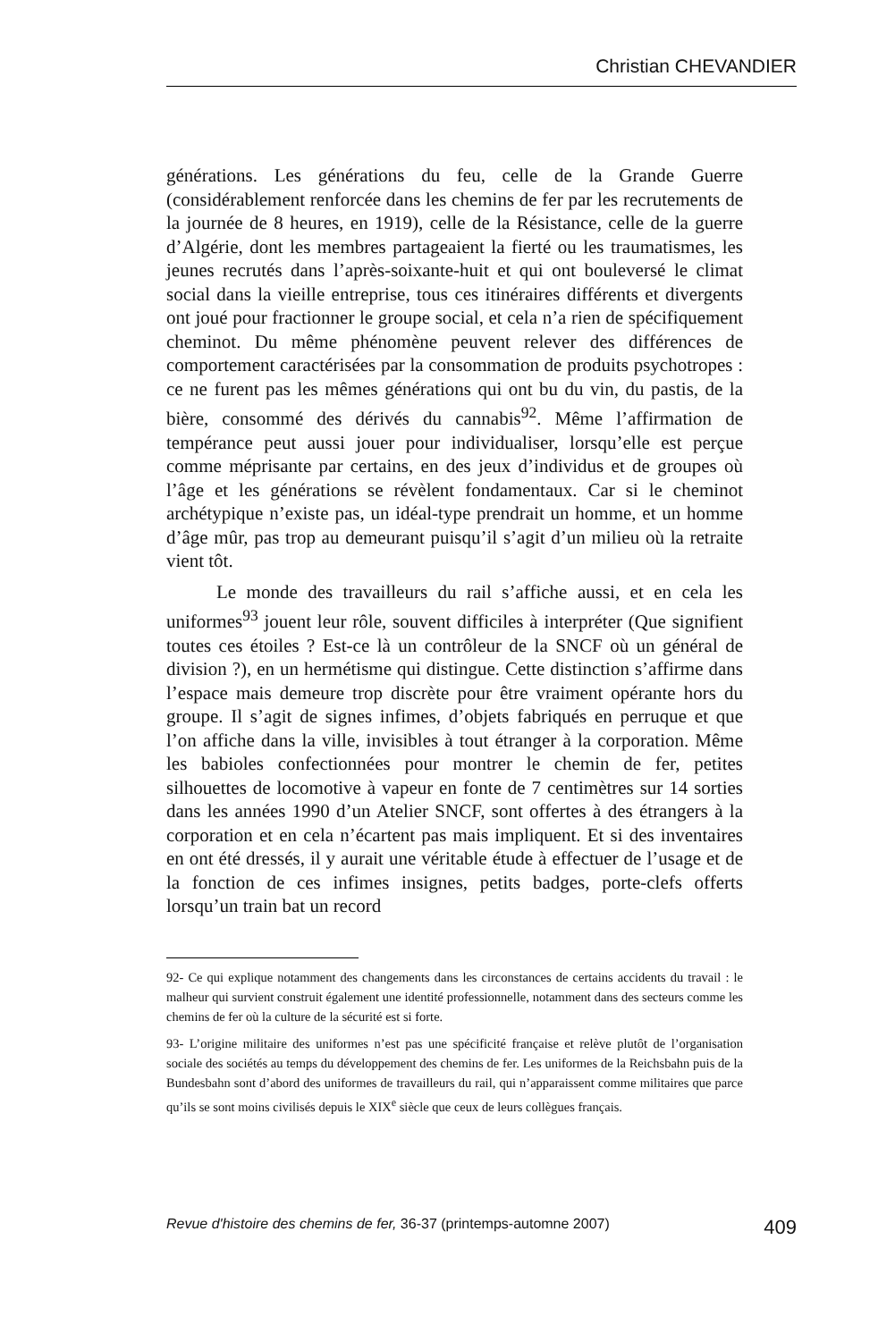Christian CHEVANDIER
générations. Les générations du feu, celle de la Grande Guerre (considérablement renforcée dans les chemins de fer par les recrutements de la journée de 8 heures, en 1919), celle de la Résistance, celle de la guerre d’Algérie, dont les membres partageaient la fierté ou les traumatismes, les jeunes recrutés dans l’après-soixante-huit et qui ont bouleversé le climat social dans la vieille entreprise, tous ces itinéraires différents et divergents ont joué pour fractionner le groupe social, et cela n’a rien de spécifiquement cheminot. Du même phénomène peuvent relever des différences de comportement caractérisées par la consommation de produits psychotropes : ce ne furent pas les mêmes générations qui ont bu du vin, du pastis, de la bière, consommé des dérivés du cannabis<sup>92</sup>. Même l’affirmation de tempérance peut aussi jouer pour individualiser, lorsqu’elle est perçue comme méprisante par certains, en des jeux d’individus et de groupes où l’âge et les générations se révèlent fondamentaux. Car si le cheminot archétypique n’existe pas, un idéal-type prendrait un homme, et un homme d’âge mûr, pas trop au demeurant puisqu’il s’agit d’un milieu où la retraite vient tôt.
Le monde des travailleurs du rail s’affiche aussi, et en cela les uniformes<sup>93</sup> jouent leur rôle, souvent difficiles à interpréter (Que signifient toutes ces étoiles ? Est-ce là un contrôleur de la SNCF où un général de division ?), en un hermétisme qui distingue. Cette distinction s’affirme dans l’espace mais demeure trop discrète pour être vraiment opérante hors du groupe. Il s’agit de signes infimes, d’objets fabriqués en perruque et que l’on affiche dans la ville, invisibles à tout étranger à la corporation. Même les babioles confectionnées pour montrer le chemin de fer, petites silhouettes de locomotive à vapeur en fonte de 7 centimètres sur 14 sorties dans les années 1990 d’un Atelier SNCF, sont offertes à des étrangers à la corporation et en cela n’écartent pas mais impliquent. Et si des inventaires en ont été dressés, il y aurait une véritable étude à effectuer de l’usage et de la fonction de ces infimes insignes, petits badges, porte-clefs offerts lorsqu’un train bat un record
92- Ce qui explique notamment des changements dans les circonstances de certains accidents du travail : le malheur qui survient construit également une identité professionnelle, notamment dans des secteurs comme les chemins de fer où la culture de la sécurité est si forte.
93- L’origine militaire des uniformes n’est pas une spécificité française et relève plutôt de l’organisation sociale des sociétés au temps du développement des chemins de fer. Les uniformes de la Reichsbahn puis de la Bundesbahn sont d’abord des uniformes de travailleurs du rail, qui n’apparaissent comme militaires que parce qu’ils se sont moins civilisés depuis le XIX<sup>e</sup> siècle que ceux de leurs collègues français.
Revue d'histoire des chemins de fer, 36-37 (printemps-automne 2007) 409